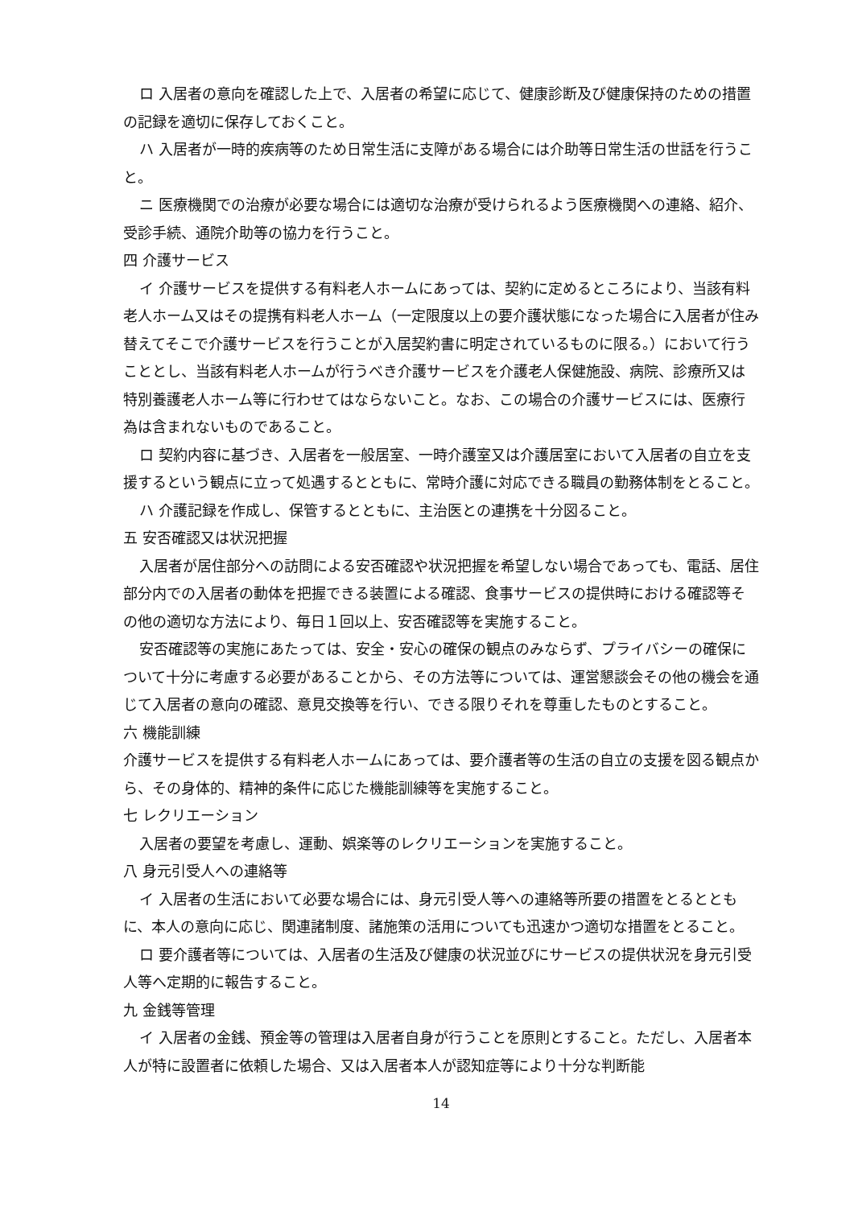ロ 入居者の意向を確認した上で、入居者の希望に応じて、健康診断及び健康保持のための措置の記録を適切に保存しておくこと。
ハ 入居者が一時的疾病等のため日常生活に支障がある場合には介助等日常生活の世話を行うこと。
ニ 医療機関での治療が必要な場合には適切な治療が受けられるよう医療機関への連絡、紹介、受診手続、通院介助等の協力を行うこと。
四 介護サービス
イ 介護サービスを提供する有料老人ホームにあっては、契約に定めるところにより、当該有料老人ホーム又はその提携有料老人ホーム（一定限度以上の要介護状態になった場合に入居者が住み替えてそこで介護サービスを行うことが入居契約書に明定されているものに限る。）において行うこととし、当該有料老人ホームが行うべき介護サービスを介護老人保健施設、病院、診療所又は特別養護老人ホーム等に行わせてはならないこと。なお、この場合の介護サービスには、医療行為は含まれないものであること。
ロ 契約内容に基づき、入居者を一般居室、一時介護室又は介護居室において入居者の自立を支援するという観点に立って処遇するとともに、常時介護に対応できる職員の勤務体制をとること。
ハ 介護記録を作成し、保管するとともに、主治医との連携を十分図ること。
五 安否確認又は状況把握
入居者が居住部分への訪問による安否確認や状況把握を希望しない場合であっても、電話、居住部分内での入居者の動体を把握できる装置による確認、食事サービスの提供時における確認等その他の適切な方法により、毎日１回以上、安否確認等を実施すること。
安否確認等の実施にあたっては、安全・安心の確保の観点のみならず、プライバシーの確保について十分に考慮する必要があることから、その方法等については、運営懇談会その他の機会を通じて入居者の意向の確認、意見交換等を行い、できる限りそれを尊重したものとすること。
六 機能訓練
介護サービスを提供する有料老人ホームにあっては、要介護者等の生活の自立の支援を図る観点から、その身体的、精神的条件に応じた機能訓練等を実施すること。
七 レクリエーション
入居者の要望を考慮し、運動、娯楽等のレクリエーションを実施すること。
八 身元引受人への連絡等
イ 入居者の生活において必要な場合には、身元引受人等への連絡等所要の措置をとるとともに、本人の意向に応じ、関連諸制度、諸施策の活用についても迅速かつ適切な措置をとること。
ロ 要介護者等については、入居者の生活及び健康の状況並びにサービスの提供状況を身元引受人等へ定期的に報告すること。
九 金銭等管理
イ 入居者の金銭、預金等の管理は入居者自身が行うことを原則とすること。ただし、入居者本人が特に設置者に依頼した場合、又は入居者本人が認知症等により十分な判断能
14